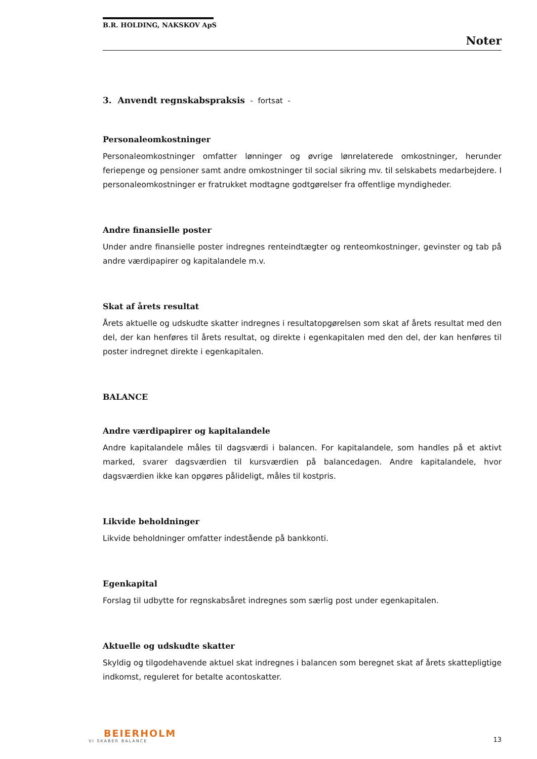B.R. HOLDING, NAKSKOV ApS
Noter
3. Anvendt regnskabspraksis - fortsat -
Personaleomkostninger
Personaleomkostninger omfatter lønninger og øvrige lønrelaterede omkostninger, herunder feriepenge og pensioner samt andre omkostninger til social sikring mv. til selskabets medarbejdere. I personaleomkostninger er fratrukket modtagne godtgørelser fra offentlige myndigheder.
Andre finansielle poster
Under andre finansielle poster indregnes renteindtægter og renteomkostninger, gevinster og tab på andre værdipapirer og kapitalandele m.v.
Skat af årets resultat
Årets aktuelle og udskudte skatter indregnes i resultatopgørelsen som skat af årets resultat med den del, der kan henføres til årets resultat, og direkte i egenkapitalen med den del, der kan henføres til poster indregnet direkte i egenkapitalen.
BALANCE
Andre værdipapirer og kapitalandele
Andre kapitalandele måles til dagsværdi i balancen. For kapitalandele, som handles på et aktivt marked, svarer dagsværdien til kursværdien på balancedagen. Andre kapitalandele, hvor dagsværdien ikke kan opgøres pålideligt, måles til kostpris.
Likvide beholdninger
Likvide beholdninger omfatter indestående på bankkonti.
Egenkapital
Forslag til udbytte for regnskabsåret indregnes som særlig post under egenkapitalen.
Aktuelle og udskudte skatter
Skyldig og tilgodehavende aktuel skat indregnes i balancen som beregnet skat af årets skattepligtige indkomst, reguleret for betalte acontoskatter.
BEIERHOLM
VI SKABER BALANCE
13